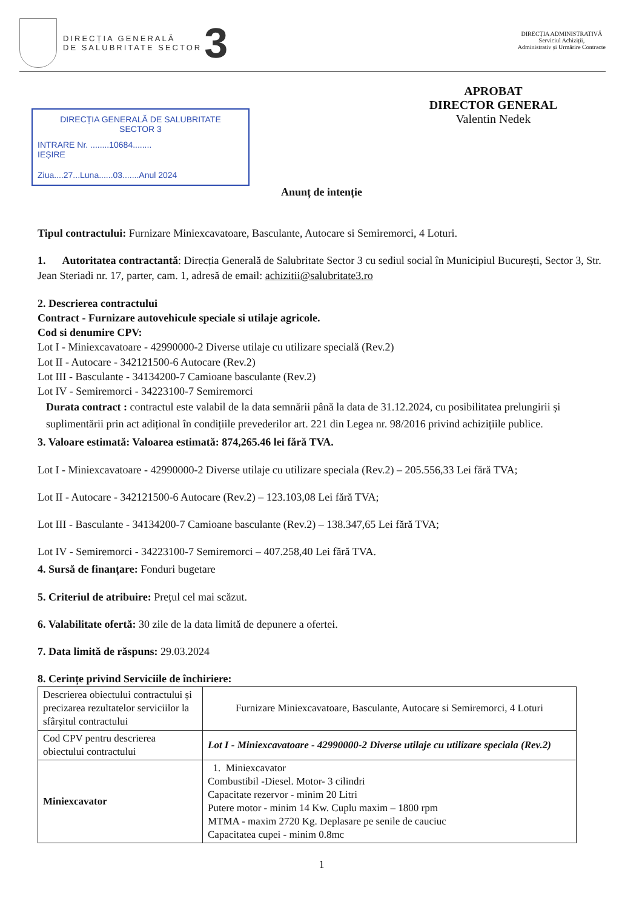DIRECȚIA GENERALĂ
DE SALUBRITATE SECTOR
3
DIRECȚIA ADMINISTRATIVĂ
Serviciul Achiziții,
Administrativ și Urmărire Contracte
DIRECȚIA GENERALĂ DE SALUBRITATE
SECTOR 3
INTRARE Nr. ........10684........
IEȘIRE
Ziua....27...Luna......03.......Anul 2024
APROBAT
DIRECTOR GENERAL
Valentin Nedek
Anunț de intenție
Tipul contractului: Furnizare Miniexcavatoare, Basculante, Autocare si Semiremorci, 4 Loturi.
1. Autoritatea contractantă: Direcția Generală de Salubritate Sector 3 cu sediul social în Municipiul București, Sector 3, Str. Jean Steriadi nr. 17, parter, cam. 1, adresă de email: achizitii@salubritate3.ro
2. Descrierea contractului
Contract - Furnizare autovehicule speciale si utilaje agricole.
Cod si denumire CPV:
Lot I - Miniexcavatoare - 42990000-2 Diverse utilaje cu utilizare specială (Rev.2)
Lot II - Autocare - 342121500-6 Autocare (Rev.2)
Lot III - Basculante - 34134200-7 Camioane basculante (Rev.2)
Lot IV - Semiremorci - 34223100-7 Semiremorci
Durata contract : contractul este valabil de la data semnării până la data de 31.12.2024, cu posibilitatea prelungirii și suplimentării prin act adițional în condițiile prevederilor art. 221 din Legea nr. 98/2016 privind achizițiile publice.
3. Valoare estimată: Valoarea estimată: 874,265.46 lei fără TVA.
Lot I - Miniexcavatoare - 42990000-2 Diverse utilaje cu utilizare speciala (Rev.2) – 205.556,33 Lei fără TVA;
Lot II - Autocare - 342121500-6 Autocare (Rev.2) – 123.103,08 Lei fără TVA;
Lot III - Basculante - 34134200-7 Camioane basculante (Rev.2) – 138.347,65 Lei fără TVA;
Lot IV - Semiremorci - 34223100-7 Semiremorci – 407.258,40 Lei fără TVA.
4. Sursă de finanțare: Fonduri bugetare
5. Criteriul de atribuire: Prețul cel mai scăzut.
6. Valabilitate ofertă: 30 zile de la data limită de depunere a ofertei.
7. Data limită de răspuns: 29.03.2024
8. Cerințe privind Serviciile de închiriere:
| Descrierea obiectului contractului și precizarea rezultatelor serviciilor la sfârșitul contractului | Furnizare Miniexcavatoare, Basculante, Autocare si Semiremorci, 4 Loturi |
| Cod CPV pentru descrierea obiectului contractului | Lot I - Miniexcavatoare - 42990000-2 Diverse utilaje cu utilizare speciala (Rev.2) |
| Miniexcavator | 1. Miniexcavator Combustibil -Diesel. Motor- 3 cilindri Capacitate rezervor - minim 20 Litri Putere motor - minim 14 Kw. Cuplu maxim – 1800 rpm MTMA - maxim 2720 Kg. Deplasare pe senile de cauciuc Capacitatea cupei - minim 0.8mc |
1